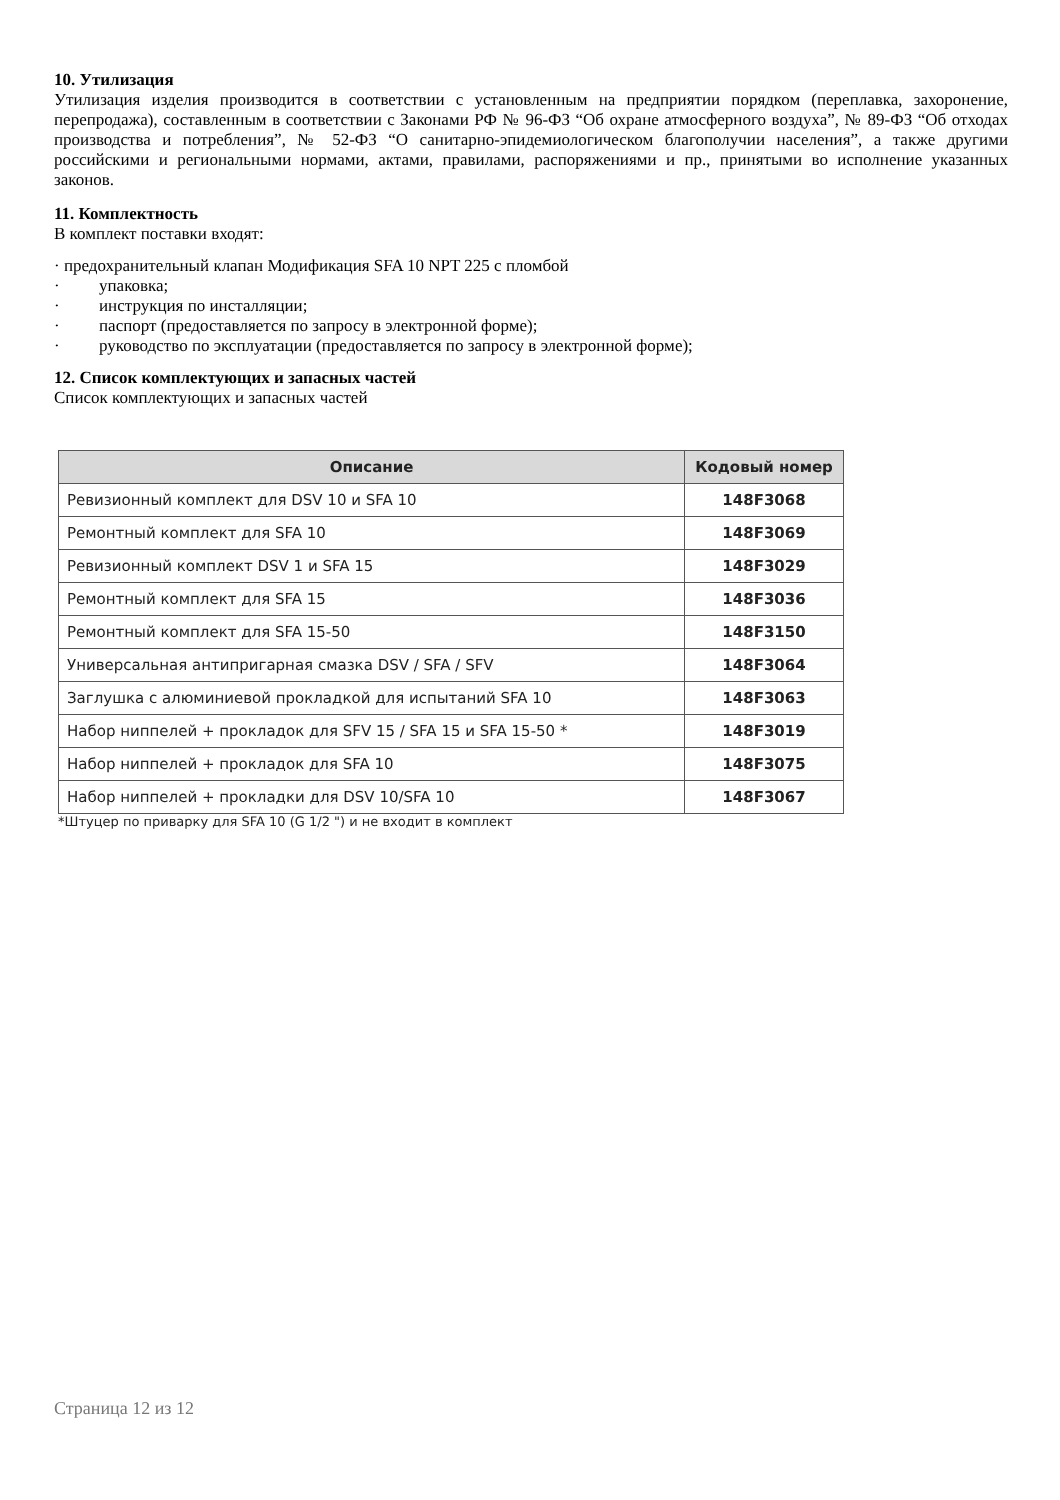10. Утилизация
Утилизация изделия производится в соответствии с установленным на предприятии порядком (переплавка, захоронение, перепродажа), составленным в соответствии с Законами РФ № 96-ФЗ “Об охране атмосферного воздуха”, № 89-ФЗ “Об отходах производства и потребления”, № 52-ФЗ “О санитарно-эпидемиологическом благополучии населения”, а также другими российскими и региональными нормами, актами, правилами, распоряжениями и пр., принятыми во исполнение указанных законов.
11. Комплектность
В комплект поставки входят:
· предохранительный клапан Модификация SFA 10 NPT 225 с пломбой
· упаковка;
· инструкция по инсталляции;
· паспорт (предоставляется по запросу в электронной форме);
· руководство по эксплуатации (предоставляется по запросу в электронной форме);
12. Список комплектующих и запасных частей
Список комплектующих и запасных частей
| Описание | Кодовый номер |
| --- | --- |
| Ревизионный комплект для DSV 10 и SFA 10 | 148F3068 |
| Ремонтный комплект для SFA 10 | 148F3069 |
| Ревизионный комплект DSV 1 и SFA 15 | 148F3029 |
| Ремонтный комплект для SFA 15 | 148F3036 |
| Ремонтный комплект для SFA 15-50 | 148F3150 |
| Универсальная антипригарная смазка DSV / SFA / SFV | 148F3064 |
| Заглушка с алюминиевой прокладкой для испытаний SFA 10 | 148F3063 |
| Набор ниппелей + прокладок для SFV 15 / SFA 15 и SFA 15-50 * | 148F3019 |
| Набор ниппелей + прокладок для SFA 10 | 148F3075 |
| Набор ниппелей + прокладки для DSV 10/SFA 10 | 148F3067 |
*Штуцер по приварку для SFA 10 (G 1/2 ") и не входит в комплект
Страница 12 из 12